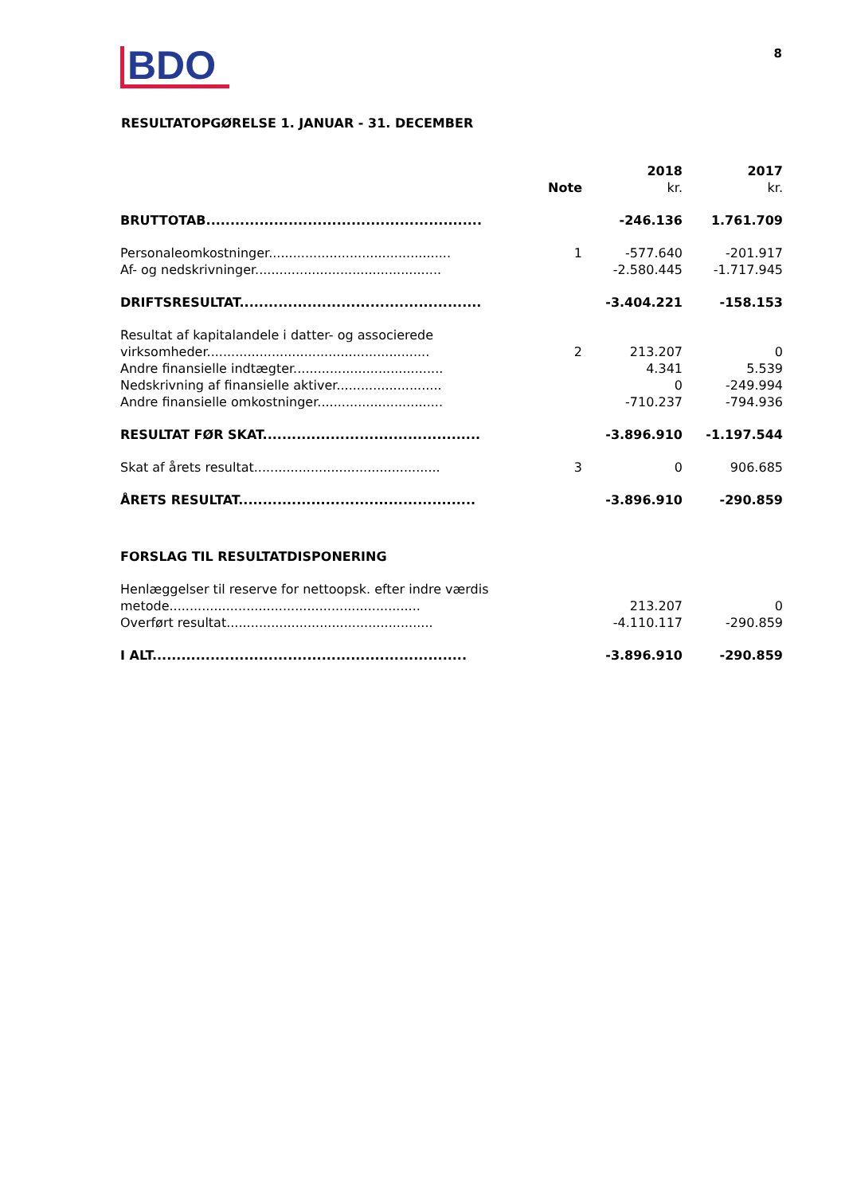BDO
8
RESULTATOPGØRELSE 1. JANUAR - 31. DECEMBER
| | Note | 2018 kr. | 2017 kr. |
| --- | --- | --- | --- |
| BRUTTOTAB......................................................... | | -246.136 | 1.761.709 |
| Personaleomkostninger............................................. | 1 | -577.640 | -201.917 |
| Af- og nedskrivninger.............................................. | | -2.580.445 | -1.717.945 |
| DRIFTSRESULTAT.................................................. | | -3.404.221 | -158.153 |
| Resultat af kapitalandele i datter- og associerede virksomheder....................................................... | 2 | 213.207 | 0 |
| Andre finansielle indtægter..................................... | | 4.341 | 5.539 |
| Nedskrivning af finansielle aktiver.......................... | | 0 | -249.994 |
| Andre finansielle omkostninger............................... | | -710.237 | -794.936 |
| RESULTAT FØR SKAT............................................. | | -3.896.910 | -1.197.544 |
| Skat af årets resultat.............................................. | 3 | 0 | 906.685 |
| ÅRETS RESULTAT................................................. | | -3.896.910 | -290.859 |
| FORSLAG TIL RESULTATDISPONERING | | | |
| Henlæggelser til reserve for nettoopsk. efter indre værdis metode.............................................................. | | 213.207 | 0 |
| Overført resultat................................................... | | -4.110.117 | -290.859 |
| I ALT................................................................. | | -3.896.910 | -290.859 |